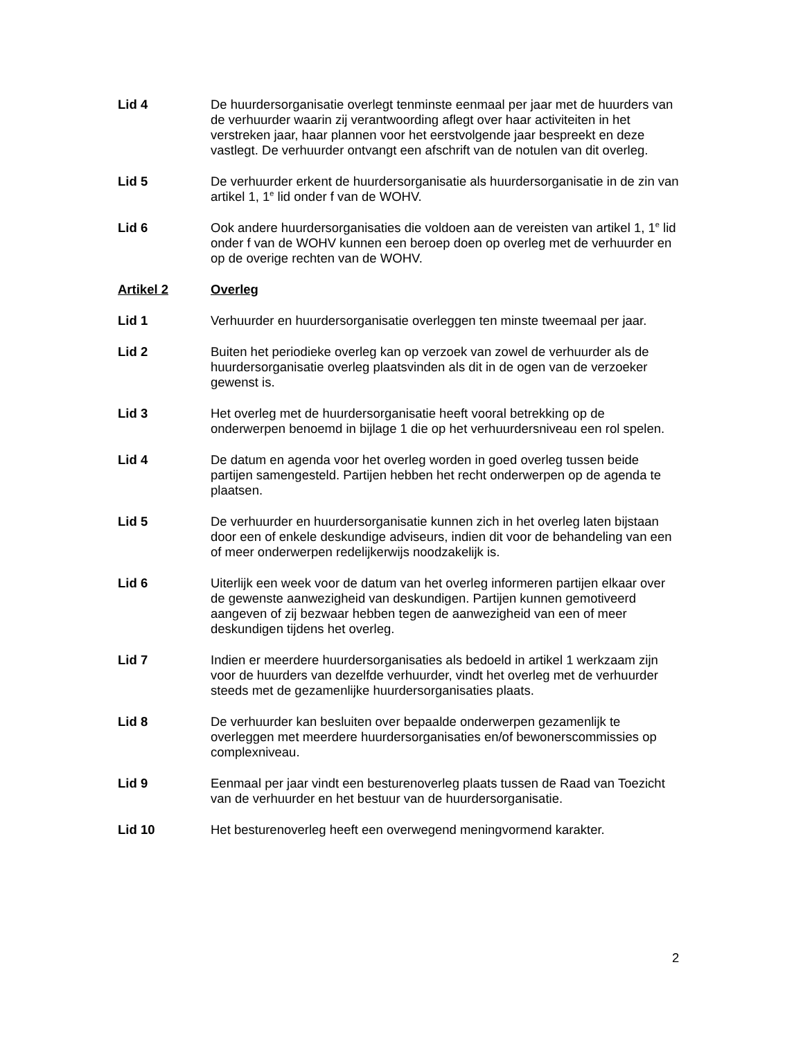Lid 4 De huurdersorganisatie overlegt tenminste eenmaal per jaar met de huurders van de verhuurder waarin zij verantwoording aflegt over haar activiteiten in het verstreken jaar, haar plannen voor het eerstvolgende jaar bespreekt en deze vastlegt. De verhuurder ontvangt een afschrift van de notulen van dit overleg.
Lid 5 De verhuurder erkent de huurdersorganisatie als huurdersorganisatie in de zin van artikel 1, 1<sup>e</sup> lid onder f van de WOHV.
Lid 6 Ook andere huurdersorganisaties die voldoen aan de vereisten van artikel 1, 1<sup>e</sup> lid onder f van de WOHV kunnen een beroep doen op overleg met de verhuurder en op de overige rechten van de WOHV.
Artikel 2 Overleg
Lid 1 Verhuurder en huurdersorganisatie overleggen ten minste tweemaal per jaar.
Lid 2 Buiten het periodieke overleg kan op verzoek van zowel de verhuurder als de huurdersorganisatie overleg plaatsvinden als dit in de ogen van de verzoeker gewenst is.
Lid 3 Het overleg met de huurdersorganisatie heeft vooral betrekking op de onderwerpen benoemd in bijlage 1 die op het verhuurdersniveau een rol spelen.
Lid 4 De datum en agenda voor het overleg worden in goed overleg tussen beide partijen samengesteld. Partijen hebben het recht onderwerpen op de agenda te plaatsen.
Lid 5 De verhuurder en huurdersorganisatie kunnen zich in het overleg laten bijstaan door een of enkele deskundige adviseurs, indien dit voor de behandeling van een of meer onderwerpen redelijkerwijs noodzakelijk is.
Lid 6 Uiterlijk een week voor de datum van het overleg informeren partijen elkaar over de gewenste aanwezigheid van deskundigen. Partijen kunnen gemotiveerd aangeven of zij bezwaar hebben tegen de aanwezigheid van een of meer deskundigen tijdens het overleg.
Lid 7 Indien er meerdere huurdersorganisaties als bedoeld in artikel 1 werkzaam zijn voor de huurders van dezelfde verhuurder, vindt het overleg met de verhuurder steeds met de gezamenlijke huurdersorganisaties plaats.
Lid 8 De verhuurder kan besluiten over bepaalde onderwerpen gezamenlijk te overleggen met meerdere huurdersorganisaties en/of bewonerscommissies op complexniveau.
Lid 9 Eenmaal per jaar vindt een besturenoverleg plaats tussen de Raad van Toezicht van de verhuurder en het bestuur van de huurdersorganisatie.
Lid 10 Het besturenoverleg heeft een overwegend meningvormend karakter.
2